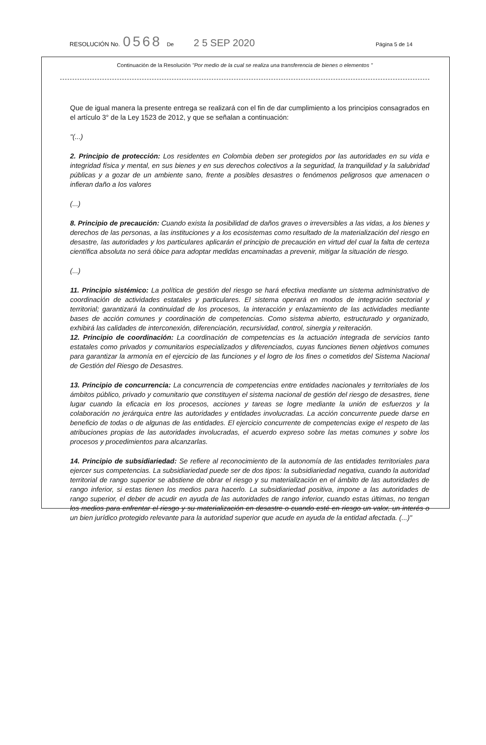RESOLUCIÓN No. 0568 De 2 5 SEP 2020 Página 5 de 14
Continuación de la Resolución "Por medio de la cual se realiza una transferencia de bienes o elementos "
Que de igual manera la presente entrega se realizará con el fin de dar cumplimiento a los principios consagrados en el artículo 3° de la Ley 1523 de 2012, y que se señalan a continuación:
"(...)
2. Principio de protección: Los residentes en Colombia deben ser protegidos por las autoridades en su vida e integridad física y mental, en sus bienes y en sus derechos colectivos a la seguridad, la tranquilidad y la salubridad públicas y a gozar de un ambiente sano, frente a posibles desastres o fenómenos peligrosos que amenacen o infieran daño a los valores
(...)
8. Principio de precaución: Cuando exista la posibilidad de daños graves o irreversibles a las vidas, a los bienes y derechos de las personas, a las instituciones y a los ecosistemas como resultado de la materialización del riesgo en desastre, las autoridades y los particulares aplicarán el principio de precaución en virtud del cual la falta de certeza científica absoluta no será óbice para adoptar medidas encaminadas a prevenir, mitigar la situación de riesgo.
(...)
11. Principio sistémico: La política de gestión del riesgo se hará efectiva mediante un sistema administrativo de coordinación de actividades estatales y particulares. El sistema operará en modos de integración sectorial y territorial; garantizará la continuidad de los procesos, la interacción y enlazamiento de las actividades mediante bases de acción comunes y coordinación de competencias. Como sistema abierto, estructurado y organizado, exhibirá las calidades de interconexión, diferenciación, recursividad, control, sinergia y reiteración.
12. Principio de coordinación: La coordinación de competencias es la actuación integrada de servicios tanto estatales como privados y comunitarios especializados y diferenciados, cuyas funciones tienen objetivos comunes para garantizar la armonía en el ejercicio de las funciones y el logro de los fines o cometidos del Sistema Nacional de Gestión del Riesgo de Desastres.
13. Principio de concurrencia: La concurrencia de competencias entre entidades nacionales y territoriales de los ámbitos público, privado y comunitario que constituyen el sistema nacional de gestión del riesgo de desastres, tiene lugar cuando la eficacia en los procesos, acciones y tareas se logre mediante la unión de esfuerzos y la colaboración no jerárquica entre las autoridades y entidades involucradas. La acción concurrente puede darse en beneficio de todas o de algunas de las entidades. El ejercicio concurrente de competencias exige el respeto de las atribuciones propias de las autoridades involucradas, el acuerdo expreso sobre las metas comunes y sobre los procesos y procedimientos para alcanzarlas.
14. Principio de subsidiariedad: Se refiere al reconocimiento de la autonomía de las entidades territoriales para ejercer sus competencias. La subsidiariedad puede ser de dos tipos: la subsidiariedad negativa, cuando la autoridad territorial de rango superior se abstiene de obrar el riesgo y su materialización en el ámbito de las autoridades de rango inferior, si estas tienen los medios para hacerlo. La subsidiariedad positiva, impone a las autoridades de rango superior, el deber de acudir en ayuda de las autoridades de rango inferior, cuando estas últimas, no tengan los medios para enfrentar el riesgo y su materialización en desastre o cuando esté en riesgo un valor, un interés o un bien jurídico protegido relevante para la autoridad superior que acude en ayuda de la entidad afectada. (...)"